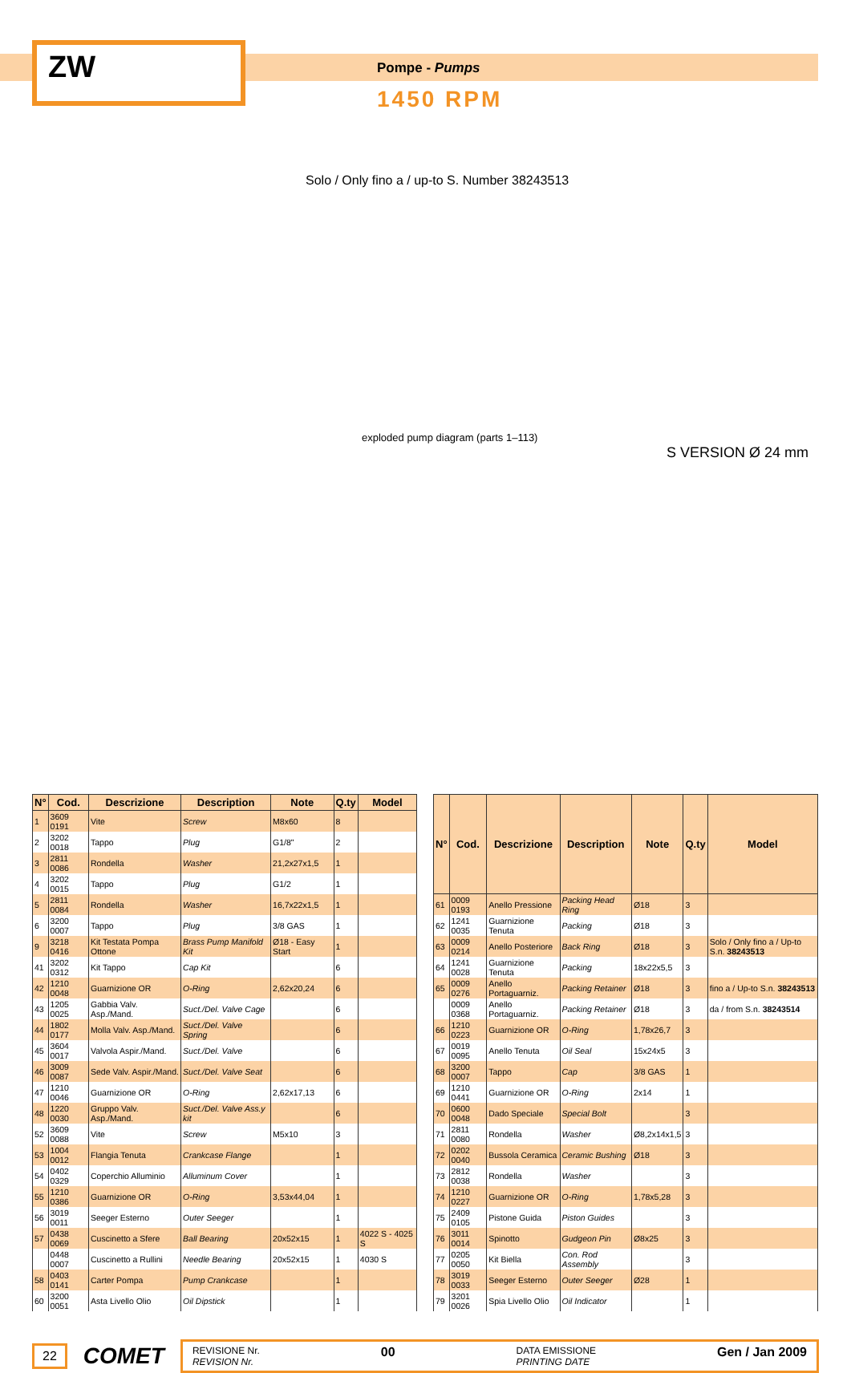ZW Pompe - Pumps
1450 RPM
Solo / Only fino a / up-to S. Number 38243513
S VERSION Ø 24 mm
exploded pump diagram (parts 1–113)
| N° | Cod. | Descrizione | Description | Note | Q.ty | Model |
| --- | --- | --- | --- | --- | --- | --- |
| 1 | 3609 0191 | Vite | Screw | M8x60 | 8 | |
| 2 | 3202 0018 | Tappo | Plug | G1/8" | 2 | |
| 3 | 2811 0086 | Rondella | Washer | 21,2x27x1,5 | 1 | |
| 4 | 3202 0015 | Tappo | Plug | G1/2 | 1 | |
| 5 | 2811 0084 | Rondella | Washer | 16,7x22x1,5 | 1 | |
| 6 | 3200 0007 | Tappo | Plug | 3/8 GAS | 1 | |
| 9 | 3218 0416 | Kit Testata Pompa Ottone | Brass Pump Manifold Kit | Ø18 - Easy Start | 1 | |
| 41 | 3202 0312 | Kit Tappo | Cap Kit | | 6 | |
| 42 | 1210 0048 | Guarnizione OR | O-Ring | 2,62x20,24 | 6 | |
| 43 | 1205 0025 | Gabbia Valv. Asp./Mand. | Suct./Del. Valve Cage | | 6 | |
| 44 | 1802 0177 | Molla Valv. Asp./Mand. | Suct./Del. Valve Spring | | 6 | |
| 45 | 3604 0017 | Valvola Aspir./Mand. | Suct./Del. Valve | | 6 | |
| 46 | 3009 0087 | Sede Valv. Aspir./Mand. | Suct./Del. Valve Seat | | 6 | |
| 47 | 1210 0046 | Guarnizione OR | O-Ring | 2,62x17,13 | 6 | |
| 48 | 1220 0030 | Gruppo Valv. Asp./Mand. | Suct./Del. Valve Ass.y kit | | 6 | |
| 52 | 3609 0088 | Vite | Screw | M5x10 | 3 | |
| 53 | 1004 0012 | Flangia Tenuta | Crankcase Flange | | 1 | |
| 54 | 0402 0329 | Coperchio Alluminio | Alluminum Cover | | 1 | |
| 55 | 1210 0386 | Guarnizione OR | O-Ring | 3,53x44,04 | 1 | |
| 56 | 3019 0011 | Seeger Esterno | Outer Seeger | | 1 | |
| 57 | 0438 0069 | Cuscinetto a Sfere | Ball Bearing | 20x52x15 | 1 | 4022 S - 4025 S |
| | 0448 0007 | Cuscinetto a Rullini | Needle Bearing | 20x52x15 | 1 | 4030 S |
| 58 | 0403 0141 | Carter Pompa | Pump Crankcase | | 1 | |
| 60 | 3200 0051 | Asta Livello Olio | Oil Dipstick | | 1 | |
| N° | Cod. | Descrizione | Description | Note | Q.ty | Model |
| --- | --- | --- | --- | --- | --- | --- |
| 61 | 0009 0193 | Anello Pressione | Packing Head Ring | Ø18 | 3 | |
| 62 | 1241 0035 | Guarnizione Tenuta | Packing | Ø18 | 3 | |
| 63 | 0009 0214 | Anello Posteriore | Back Ring | Ø18 | 3 | Solo / Only fino a / Up-to S.n. 38243513 |
| 64 | 1241 0028 | Guarnizione Tenuta | Packing | 18x22x5,5 | 3 | |
| 65 | 0009 0276 | Anello Portaguarniz. | Packing Retainer | Ø18 | 3 | fino a / Up-to S.n. 38243513 |
| | 0009 0368 | Anello Portaguarniz. | Packing Retainer | Ø18 | 3 | da / from S.n. 38243514 |
| 66 | 1210 0223 | Guarnizione OR | O-Ring | 1,78x26,7 | 3 | |
| 67 | 0019 0095 | Anello Tenuta | Oil Seal | 15x24x5 | 3 | |
| 68 | 3200 0007 | Tappo | Cap | 3/8 GAS | 1 | |
| 69 | 1210 0441 | Guarnizione OR | O-Ring | 2x14 | 1 | |
| 70 | 0600 0048 | Dado Speciale | Special Bolt | | 3 | |
| 71 | 2811 0080 | Rondella | Washer | Ø8,2x14x1,5 | 3 | |
| 72 | 0202 0040 | Bussola Ceramica | Ceramic Bushing | Ø18 | 3 | |
| 73 | 2812 0038 | Rondella | Washer | | 3 | |
| 74 | 1210 0227 | Guarnizione OR | O-Ring | 1,78x5,28 | 3 | |
| 75 | 2409 0105 | Pistone Guida | Piston Guides | | 3 | |
| 76 | 3011 0014 | Spinotto | Gudgeon Pin | Ø8x25 | 3 | |
| 77 | 0205 0050 | Kit Biella | Con. Rod Assembly | | 3 | |
| 78 | 3019 0033 | Seeger Esterno | Outer Seeger | Ø28 | 1 | |
| 79 | 3201 0026 | Spia Livello Olio | Oil Indicator | | 1 | |
22 COMET
REVISIONE Nr.
REVISION Nr. 00 DATA EMISSIONE
PRINTING DATE Gen / Jan 2009